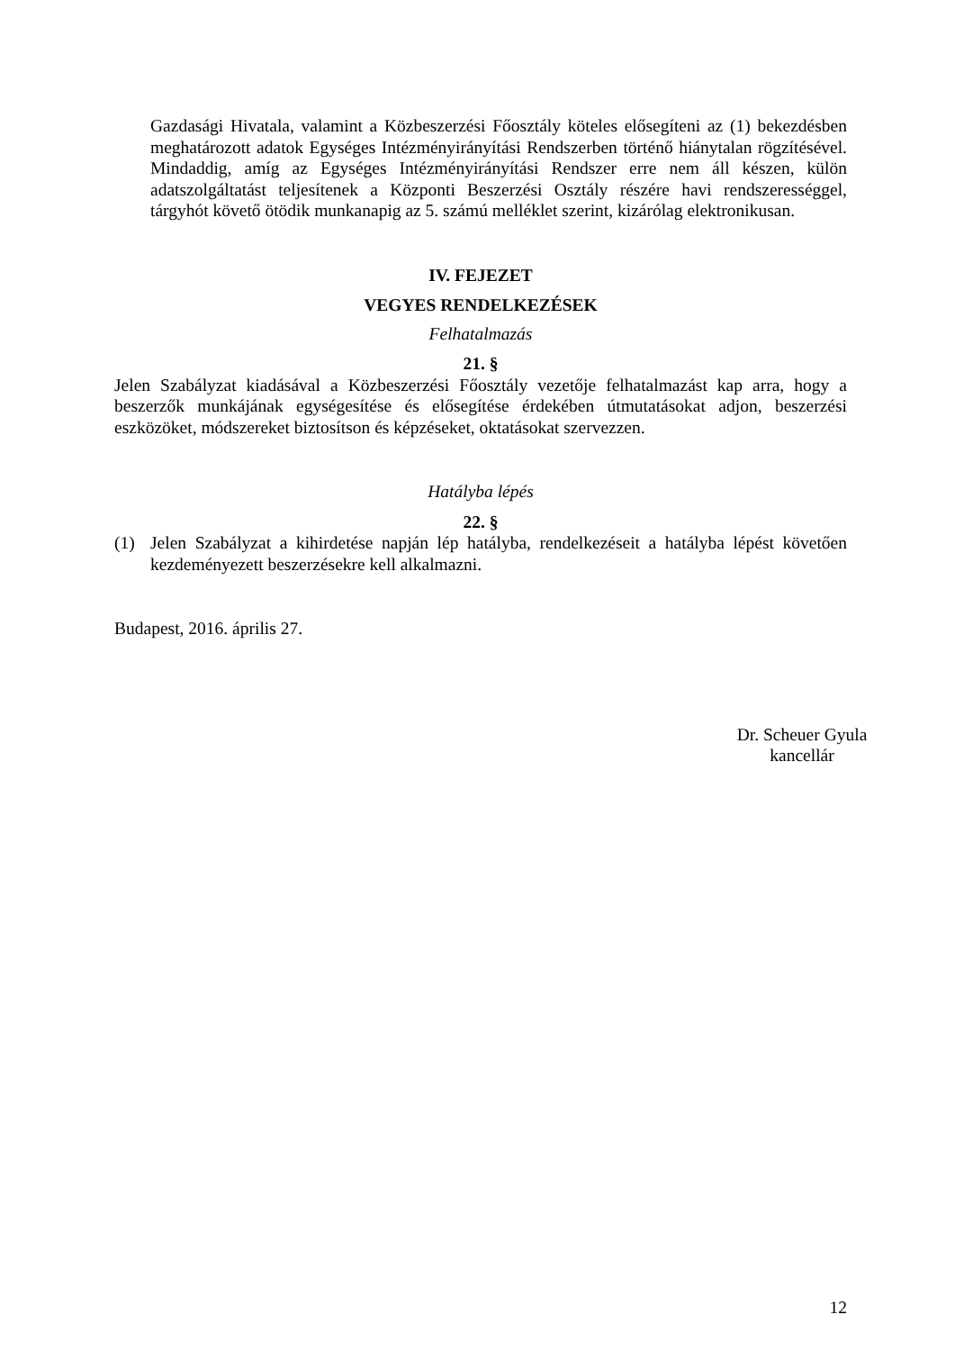Gazdasági Hivatala, valamint a Közbeszerzési Főosztály köteles elősegíteni az (1) bekezdésben meghatározott adatok Egységes Intézményirányítási Rendszerben történő hiánytalan rögzítésével. Mindaddig, amíg az Egységes Intézményirányítási Rendszer erre nem áll készen, külön adatszolgáltatást teljesítenek a Központi Beszerzési Osztály részére havi rendszerességgel, tárgyhót követő ötödik munkanapig az 5. számú melléklet szerint, kizárólag elektronikusan.
IV. FEJEZET
VEGYES RENDELKEZÉSEK
Felhatalmazás
21. §
Jelen Szabályzat kiadásával a Közbeszerzési Főosztály vezetője felhatalmazást kap arra, hogy a beszerzők munkájának egységesítése és elősegítése érdekében útmutatásokat adjon, beszerzési eszközöket, módszereket biztosítson és képzéseket, oktatásokat szervezzen.
Hatályba lépés
22. §
(1) Jelen Szabályzat a kihirdetése napján lép hatályba, rendelkezéseit a hatályba lépést követően kezdeményezett beszerzésekre kell alkalmazni.
Budapest, 2016. április 27.
Dr. Scheuer Gyula
kancellár
12